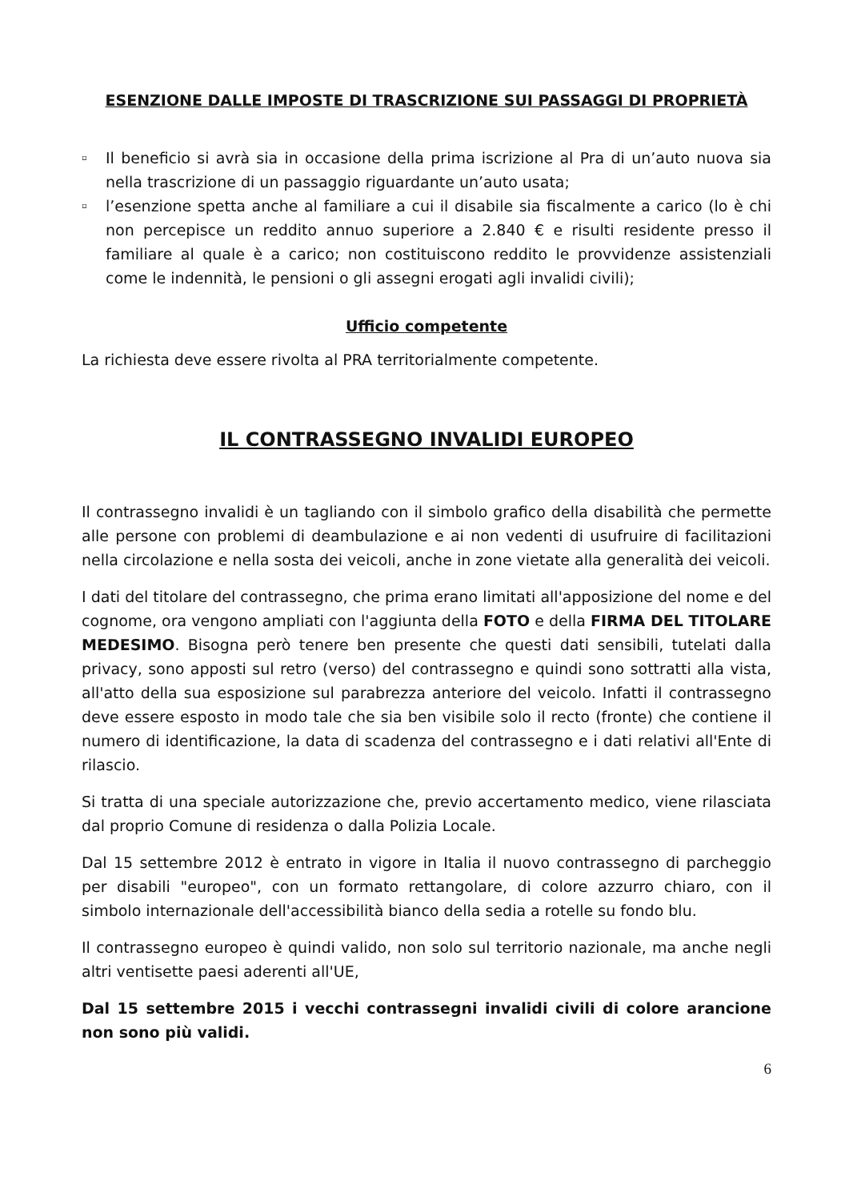ESENZIONE DALLE IMPOSTE DI TRASCRIZIONE SUI PASSAGGI DI PROPRIETÀ
▫ Il beneficio si avrà sia in occasione della prima iscrizione al Pra di un’auto nuova sia nella trascrizione di un passaggio riguardante un’auto usata;
▫ l’esenzione spetta anche al familiare a cui il disabile sia fiscalmente a carico (lo è chi non percepisce un reddito annuo superiore a 2.840 € e risulti residente presso il familiare al quale è a carico; non costituiscono reddito le provvidenze assistenziali come le indennità, le pensioni o gli assegni erogati agli invalidi civili);
Ufficio competente
La richiesta deve essere rivolta al PRA territorialmente competente.
IL CONTRASSEGNO INVALIDI EUROPEO
Il contrassegno invalidi è un tagliando con il simbolo grafico della disabilità che permette alle persone con problemi di deambulazione e ai non vedenti di usufruire di facilitazioni nella circolazione e nella sosta dei veicoli, anche in zone vietate alla generalità dei veicoli.
I dati del titolare del contrassegno, che prima erano limitati all'apposizione del nome e del cognome, ora vengono ampliati con l'aggiunta della FOTO e della FIRMA DEL TITOLARE MEDESIMO. Bisogna però tenere ben presente che questi dati sensibili, tutelati dalla privacy, sono apposti sul retro (verso) del contrassegno e quindi sono sottratti alla vista, all'atto della sua esposizione sul parabrezza anteriore del veicolo. Infatti il contrassegno deve essere esposto in modo tale che sia ben visibile solo il recto (fronte) che contiene il numero di identificazione, la data di scadenza del contrassegno e i dati relativi all'Ente di rilascio.
Si tratta di una speciale autorizzazione che, previo accertamento medico, viene rilasciata dal proprio Comune di residenza o dalla Polizia Locale.
Dal 15 settembre 2012 è entrato in vigore in Italia il nuovo contrassegno di parcheggio per disabili "europeo", con un formato rettangolare, di colore azzurro chiaro, con il simbolo internazionale dell'accessibilità bianco della sedia a rotelle su fondo blu.
Il contrassegno europeo è quindi valido, non solo sul territorio nazionale, ma anche negli altri ventisette paesi aderenti all'UE,
Dal 15 settembre 2015 i vecchi contrassegni invalidi civili di colore arancione non sono più validi.
6